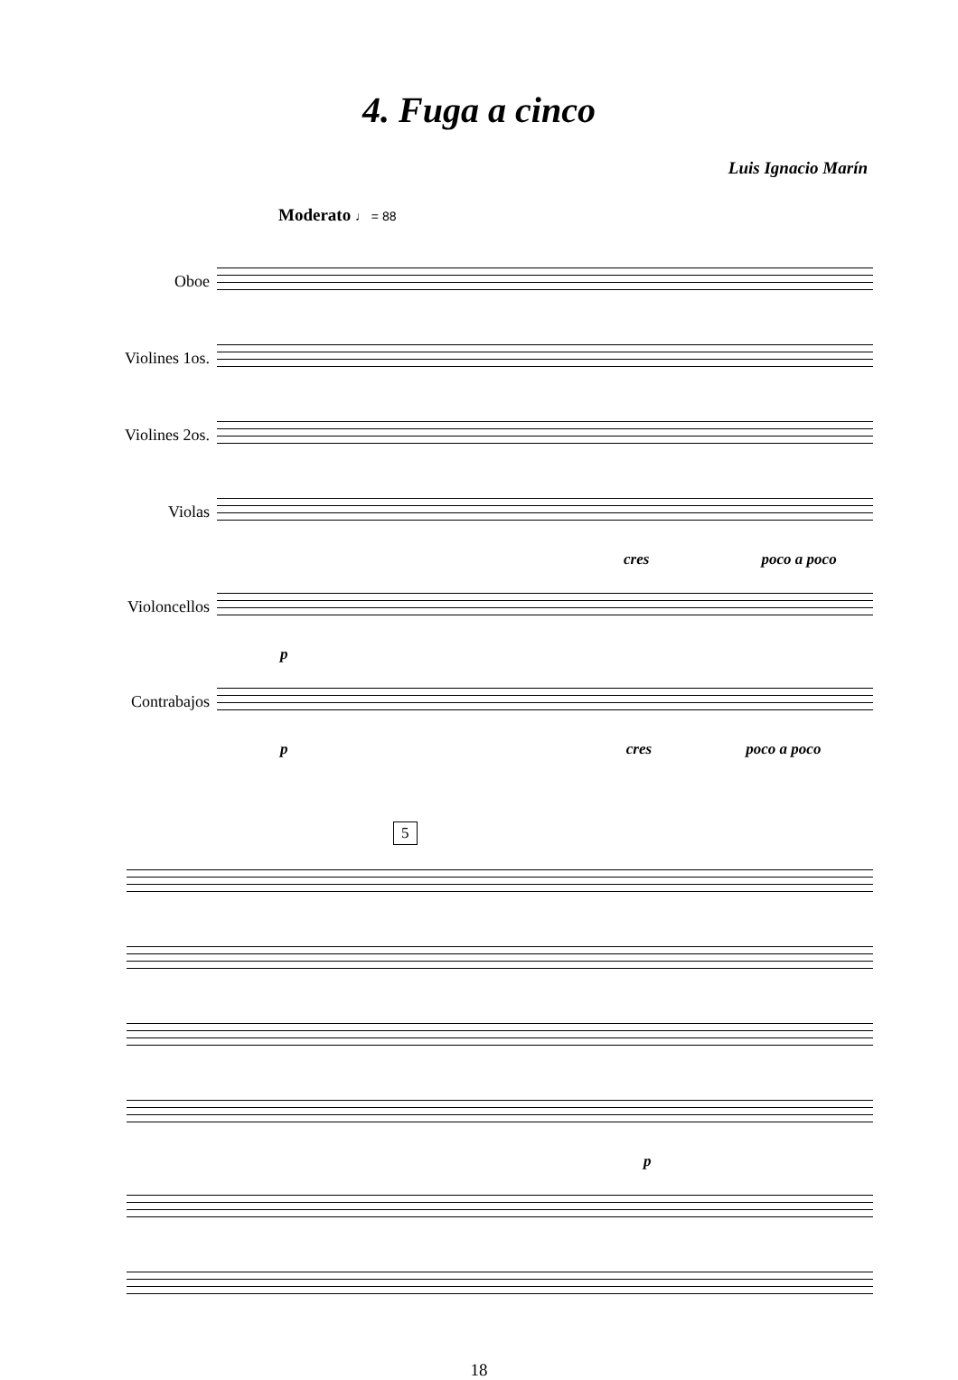4. Fuga a cinco
Luis Ignacio Marín
Moderato ♩ = 88
Oboe
Violines 1os.
Violines 2os.
Violas
cres poco a poco
Violoncellos
p
Contrabajos
p cres poco a poco
5
p
18